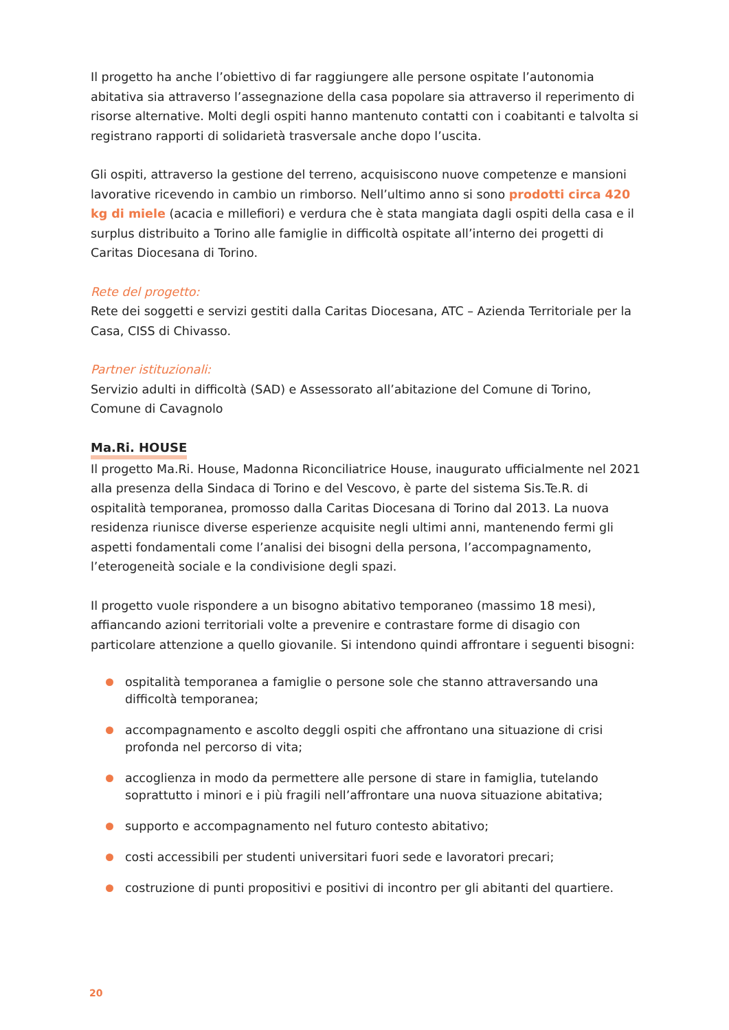Il progetto ha anche l’obiettivo di far raggiungere alle persone ospitate l’autonomia abitativa sia attraverso l’assegnazione della casa popolare sia attraverso il reperimento di risorse alternative. Molti degli ospiti hanno mantenuto contatti con i coabitanti e talvolta si registrano rapporti di solidarietà trasversale anche dopo l’uscita.
Gli ospiti, attraverso la gestione del terreno, acquisiscono nuove competenze e mansioni lavorative ricevendo in cambio un rimborso. Nell’ultimo anno si sono prodotti circa 420 kg di miele (acacia e millefiori) e verdura che è stata mangiata dagli ospiti della casa e il surplus distribuito a Torino alle famiglie in difficoltà ospitate all’interno dei progetti di Caritas Diocesana di Torino.
Rete del progetto:
Rete dei soggetti e servizi gestiti dalla Caritas Diocesana, ATC – Azienda Territoriale per la Casa, CISS di Chivasso.
Partner istituzionali:
Servizio adulti in difficoltà (SAD) e Assessorato all’abitazione del Comune di Torino, Comune di Cavagnolo
Ma.Ri. HOUSE
Il progetto Ma.Ri. House, Madonna Riconciliatrice House, inaugurato ufficialmente nel 2021 alla presenza della Sindaca di Torino e del Vescovo, è parte del sistema Sis.Te.R. di ospitalità temporanea, promosso dalla Caritas Diocesana di Torino dal 2013. La nuova residenza riunisce diverse esperienze acquisite negli ultimi anni, mantenendo fermi gli aspetti fondamentali come l’analisi dei bisogni della persona, l’accompagnamento, l’eterogeneità sociale e la condivisione degli spazi.
Il progetto vuole rispondere a un bisogno abitativo temporaneo (massimo 18 mesi), affiancando azioni territoriali volte a prevenire e contrastare forme di disagio con particolare attenzione a quello giovanile. Si intendono quindi affrontare i seguenti bisogni:
ospitalità temporanea a famiglie o persone sole che stanno attraversando una difficoltà temporanea;
accompagnamento e ascolto deggli ospiti che affrontano una situazione di crisi profonda nel percorso di vita;
accoglienza in modo da permettere alle persone di stare in famiglia, tutelando soprattutto i minori e i più fragili nell’affrontare una nuova situazione abitativa;
supporto e accompagnamento nel futuro contesto abitativo;
costi accessibili per studenti universitari fuori sede e lavoratori precari;
costruzione di punti propositivi e positivi di incontro per gli abitanti del quartiere.
20